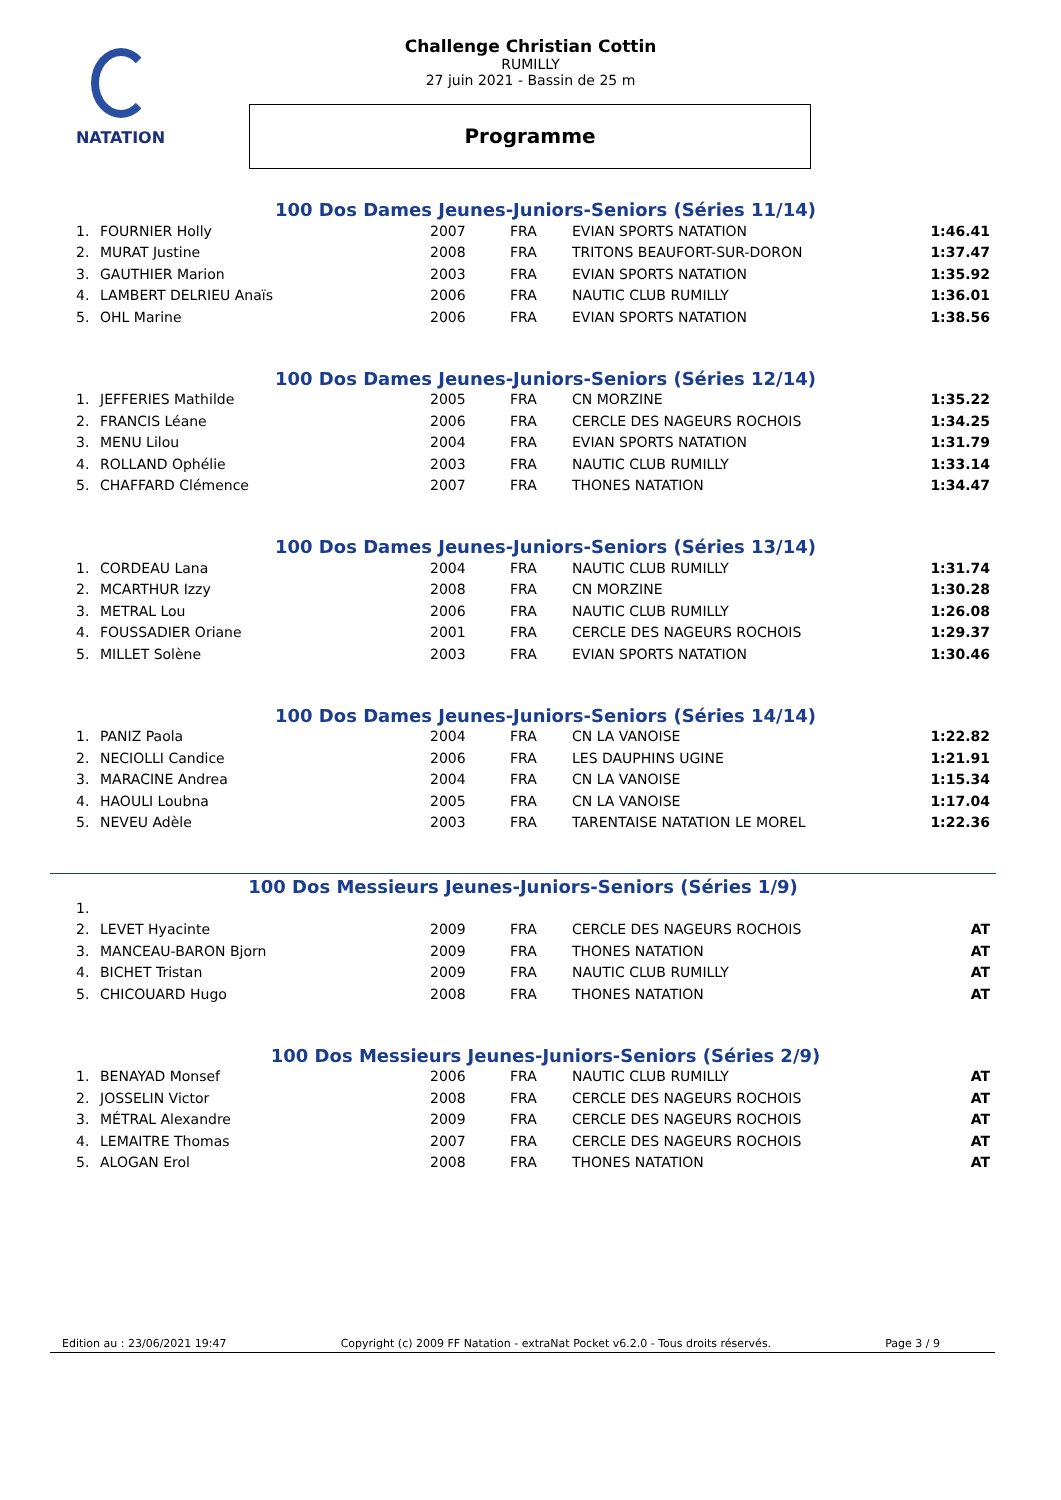NATATION
Challenge Christian Cottin
RUMILLY
27 juin 2021 - Bassin de 25 m
Programme
100 Dos Dames Jeunes-Juniors-Seniors (Séries 11/14)
| 1. | FOURNIER Holly | 2007 | FRA | EVIAN SPORTS NATATION | 1:46.41 |
| 2. | MURAT Justine | 2008 | FRA | TRITONS BEAUFORT-SUR-DORON | 1:37.47 |
| 3. | GAUTHIER Marion | 2003 | FRA | EVIAN SPORTS NATATION | 1:35.92 |
| 4. | LAMBERT DELRIEU Anaïs | 2006 | FRA | NAUTIC CLUB RUMILLY | 1:36.01 |
| 5. | OHL Marine | 2006 | FRA | EVIAN SPORTS NATATION | 1:38.56 |
100 Dos Dames Jeunes-Juniors-Seniors (Séries 12/14)
| 1. | JEFFERIES Mathilde | 2005 | FRA | CN MORZINE | 1:35.22 |
| 2. | FRANCIS Léane | 2006 | FRA | CERCLE DES NAGEURS ROCHOIS | 1:34.25 |
| 3. | MENU Lilou | 2004 | FRA | EVIAN SPORTS NATATION | 1:31.79 |
| 4. | ROLLAND Ophélie | 2003 | FRA | NAUTIC CLUB RUMILLY | 1:33.14 |
| 5. | CHAFFARD Clémence | 2007 | FRA | THONES NATATION | 1:34.47 |
100 Dos Dames Jeunes-Juniors-Seniors (Séries 13/14)
| 1. | CORDEAU Lana | 2004 | FRA | NAUTIC CLUB RUMILLY | 1:31.74 |
| 2. | MCARTHUR Izzy | 2008 | FRA | CN MORZINE | 1:30.28 |
| 3. | METRAL Lou | 2006 | FRA | NAUTIC CLUB RUMILLY | 1:26.08 |
| 4. | FOUSSADIER Oriane | 2001 | FRA | CERCLE DES NAGEURS ROCHOIS | 1:29.37 |
| 5. | MILLET Solène | 2003 | FRA | EVIAN SPORTS NATATION | 1:30.46 |
100 Dos Dames Jeunes-Juniors-Seniors (Séries 14/14)
| 1. | PANIZ Paola | 2004 | FRA | CN LA VANOISE | 1:22.82 |
| 2. | NECIOLLI Candice | 2006 | FRA | LES DAUPHINS UGINE | 1:21.91 |
| 3. | MARACINE Andrea | 2004 | FRA | CN LA VANOISE | 1:15.34 |
| 4. | HAOULI Loubna | 2005 | FRA | CN LA VANOISE | 1:17.04 |
| 5. | NEVEU Adèle | 2003 | FRA | TARENTAISE NATATION LE MOREL | 1:22.36 |
100 Dos Messieurs Jeunes-Juniors-Seniors (Séries 1/9)
| 1. | | | | | |
| 2. | LEVET Hyacinte | 2009 | FRA | CERCLE DES NAGEURS ROCHOIS | AT |
| 3. | MANCEAU-BARON Bjorn | 2009 | FRA | THONES NATATION | AT |
| 4. | BICHET Tristan | 2009 | FRA | NAUTIC CLUB RUMILLY | AT |
| 5. | CHICOUARD Hugo | 2008 | FRA | THONES NATATION | AT |
100 Dos Messieurs Jeunes-Juniors-Seniors (Séries 2/9)
| 1. | BENAYAD Monsef | 2006 | FRA | NAUTIC CLUB RUMILLY | AT |
| 2. | JOSSELIN Victor | 2008 | FRA | CERCLE DES NAGEURS ROCHOIS | AT |
| 3. | MÉTRAL Alexandre | 2009 | FRA | CERCLE DES NAGEURS ROCHOIS | AT |
| 4. | LEMAITRE Thomas | 2007 | FRA | CERCLE DES NAGEURS ROCHOIS | AT |
| 5. | ALOGAN Erol | 2008 | FRA | THONES NATATION | AT |
Edition au : 23/06/2021 19:47 Copyright (c) 2009 FF Natation - extraNat Pocket v6.2.0 - Tous droits réservés. Page 3 / 9